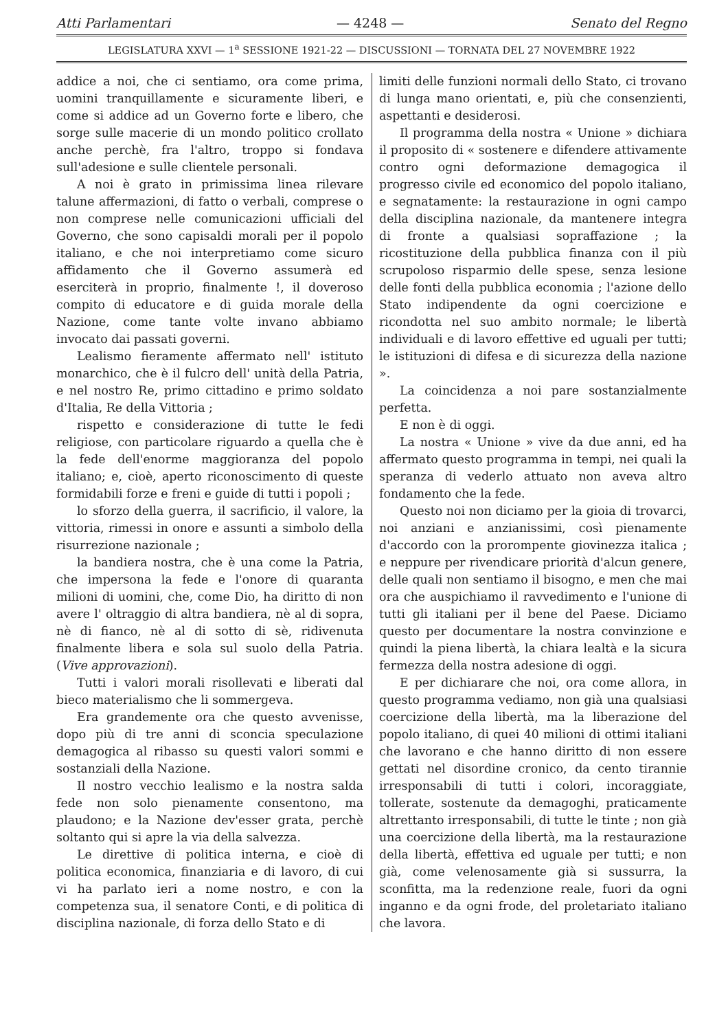Atti Parlamentari — 4248 — Senato del Regno
LEGISLATURA XXVI — 1<sup>a</sup> SESSIONE 1921-22 — DISCUSSIONI — TORNATA DEL 27 NOVEMBRE 1922
addice a noi, che ci sentiamo, ora come prima, uomini tranquillamente e sicuramente liberi, e come si addice ad un Governo forte e libero, che sorge sulle macerie di un mondo politico crollato anche perchè, fra l'altro, troppo si fondava sull'adesione e sulle clientele personali.
A noi è grato in primissima linea rilevare talune affermazioni, di fatto o verbali, comprese o non comprese nelle comunicazioni ufficiali del Governo, che sono capisaldi morali per il popolo italiano, e che noi interpretiamo come sicuro affidamento che il Governo assumerà ed eserciterà in proprio, finalmente !, il doveroso compito di educatore e di guida morale della Nazione, come tante volte invano abbiamo invocato dai passati governi.
Lealismo fieramente affermato nell' istituto monarchico, che è il fulcro dell' unità della Patria, e nel nostro Re, primo cittadino e primo soldato d'Italia, Re della Vittoria ;
rispetto e considerazione di tutte le fedi religiose, con particolare riguardo a quella che è la fede dell'enorme maggioranza del popolo italiano; e, cioè, aperto riconoscimento di queste formidabili forze e freni e guide di tutti i popoli ;
lo sforzo della guerra, il sacrificio, il valore, la vittoria, rimessi in onore e assunti a simbolo della risurrezione nazionale ;
la bandiera nostra, che è una come la Patria, che impersona la fede e l'onore di quaranta milioni di uomini, che, come Dio, ha diritto di non avere l' oltraggio di altra bandiera, nè al di sopra, nè di fianco, nè al di sotto di sè, ridivenuta finalmente libera e sola sul suolo della Patria. (Vive approvazioni).
Tutti i valori morali risollevati e liberati dal bieco materialismo che li sommergeva.
Era grandemente ora che questo avvenisse, dopo più di tre anni di sconcia speculazione demagogica al ribasso su questi valori sommi e sostanziali della Nazione.
Il nostro vecchio lealismo e la nostra salda fede non solo pienamente consentono, ma plaudono; e la Nazione dev'esser grata, perchè soltanto qui si apre la via della salvezza.
Le direttive di politica interna, e cioè di politica economica, finanziaria e di lavoro, di cui vi ha parlato ieri a nome nostro, e con la competenza sua, il senatore Conti, e di politica di disciplina nazionale, di forza dello Stato e di
limiti delle funzioni normali dello Stato, ci trovano di lunga mano orientati, e, più che consenzienti, aspettanti e desiderosi.
Il programma della nostra « Unione » dichiara il proposito di « sostenere e difendere attivamente contro ogni deformazione demagogica il progresso civile ed economico del popolo italiano, e segnatamente: la restaurazione in ogni campo della disciplina nazionale, da mantenere integra di fronte a qualsiasi sopraffazione ; la ricostituzione della pubblica finanza con il più scrupoloso risparmio delle spese, senza lesione delle fonti della pubblica economia ; l'azione dello Stato indipendente da ogni coercizione e ricondotta nel suo ambito normale; le libertà individuali e di lavoro effettive ed uguali per tutti; le istituzioni di difesa e di sicurezza della nazione ».
La coincidenza a noi pare sostanzialmente perfetta.
E non è di oggi.
La nostra « Unione » vive da due anni, ed ha affermato questo programma in tempi, nei quali la speranza di vederlo attuato non aveva altro fondamento che la fede.
Questo noi non diciamo per la gioia di trovarci, noi anziani e anzianissimi, così pienamente d'accordo con la prorompente giovinezza italica ; e neppure per rivendicare priorità d'alcun genere, delle quali non sentiamo il bisogno, e men che mai ora che auspichiamo il ravvedimento e l'unione di tutti gli italiani per il bene del Paese. Diciamo questo per documentare la nostra convinzione e quindi la piena libertà, la chiara lealtà e la sicura fermezza della nostra adesione di oggi.
E per dichiarare che noi, ora come allora, in questo programma vediamo, non già una qualsiasi coercizione della libertà, ma la liberazione del popolo italiano, di quei 40 milioni di ottimi italiani che lavorano e che hanno diritto di non essere gettati nel disordine cronico, da cento tirannie irresponsabili di tutti i colori, incoraggiate, tollerate, sostenute da demagoghi, praticamente altrettanto irresponsabili, di tutte le tinte ; non già una coercizione della libertà, ma la restaurazione della libertà, effettiva ed uguale per tutti; e non già, come velenosamente già si sussurra, la sconfitta, ma la redenzione reale, fuori da ogni inganno e da ogni frode, del proletariato italiano che lavora.